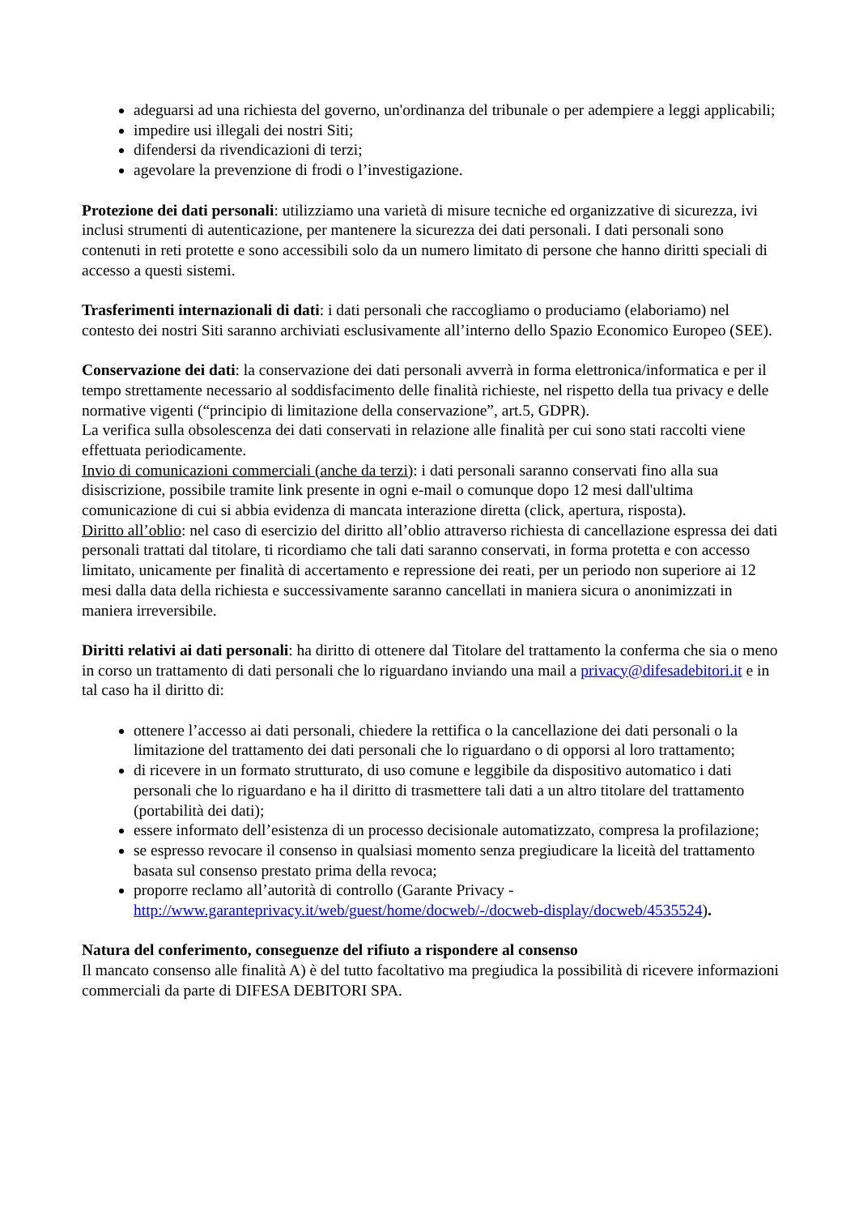adeguarsi ad una richiesta del governo, un'ordinanza del tribunale o per adempiere a leggi applicabili;
impedire usi illegali dei nostri Siti;
difendersi da rivendicazioni di terzi;
agevolare la prevenzione di frodi o l’investigazione.
Protezione dei dati personali: utilizziamo una varietà di misure tecniche ed organizzative di sicurezza, ivi inclusi strumenti di autenticazione, per mantenere la sicurezza dei dati personali. I dati personali sono contenuti in reti protette e sono accessibili solo da un numero limitato di persone che hanno diritti speciali di accesso a questi sistemi.
Trasferimenti internazionali di dati: i dati personali che raccogliamo o produciamo (elaboriamo) nel contesto dei nostri Siti saranno archiviati esclusivamente all’interno dello Spazio Economico Europeo (SEE).
Conservazione dei dati: la conservazione dei dati personali avverrà in forma elettronica/informatica e per il tempo strettamente necessario al soddisfacimento delle finalità richieste, nel rispetto della tua privacy e delle normative vigenti (“principio di limitazione della conservazione”, art.5, GDPR).
La verifica sulla obsolescenza dei dati conservati in relazione alle finalità per cui sono stati raccolti viene effettuata periodicamente.
Invio di comunicazioni commerciali (anche da terzi): i dati personali saranno conservati fino alla sua disiscrizione, possibile tramite link presente in ogni e-mail o comunque dopo 12 mesi dall'ultima comunicazione di cui si abbia evidenza di mancata interazione diretta (click, apertura, risposta).
Diritto all’oblio: nel caso di esercizio del diritto all’oblio attraverso richiesta di cancellazione espressa dei dati personali trattati dal titolare, ti ricordiamo che tali dati saranno conservati, in forma protetta e con accesso limitato, unicamente per finalità di accertamento e repressione dei reati, per un periodo non superiore ai 12 mesi dalla data della richiesta e successivamente saranno cancellati in maniera sicura o anonimizzati in maniera irreversibile.
Diritti relativi ai dati personali: ha diritto di ottenere dal Titolare del trattamento la conferma che sia o meno in corso un trattamento di dati personali che lo riguardano inviando una mail a privacy@difesadebitori.it e in tal caso ha il diritto di:
ottenere l’accesso ai dati personali, chiedere la rettifica o la cancellazione dei dati personali o la limitazione del trattamento dei dati personali che lo riguardano o di opporsi al loro trattamento;
di ricevere in un formato strutturato, di uso comune e leggibile da dispositivo automatico i dati personali che lo riguardano e ha il diritto di trasmettere tali dati a un altro titolare del trattamento (portabilità dei dati);
essere informato dell’esistenza di un processo decisionale automatizzato, compresa la profilazione;
se espresso revocare il consenso in qualsiasi momento senza pregiudicare la liceità del trattamento basata sul consenso prestato prima della revoca;
proporre reclamo all’autorità di controllo (Garante Privacy - http://www.garanteprivacy.it/web/guest/home/docweb/-/docweb-display/docweb/4535524).
Natura del conferimento, conseguenze del rifiuto a rispondere al consenso
Il mancato consenso alle finalità A) è del tutto facoltativo ma pregiudica la possibilità di ricevere informazioni commerciali da parte di DIFESA DEBITORI SPA.